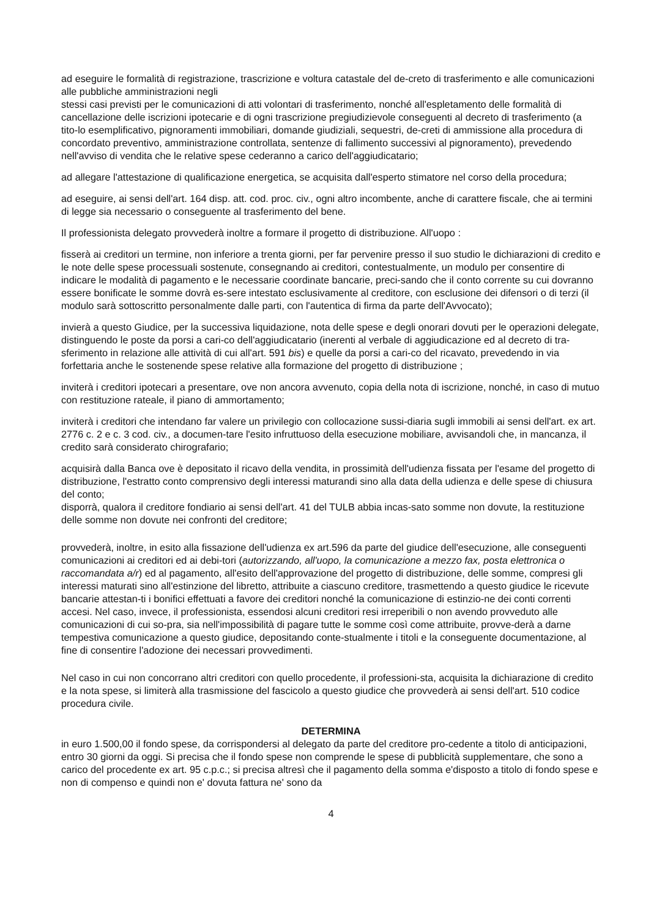ad eseguire le formalità di registrazione, trascrizione e voltura catastale del de-creto di trasferimento e alle comunicazioni alle pubbliche amministrazioni negli
stessi casi previsti per le comunicazioni di atti volontari di trasferimento, nonché all'espletamento delle formalità di cancellazione delle iscrizioni ipotecarie e di ogni trascrizione pregiudizievole conseguenti al decreto di trasferimento (a tito-lo esemplificativo, pignoramenti immobiliari, domande giudiziali, sequestri, de-creti di ammissione alla procedura di concordato preventivo, amministrazione controllata, sentenze di fallimento successivi al pignoramento), prevedendo nell'avviso di vendita che le relative spese cederanno a carico dell'aggiudicatario;
ad allegare l'attestazione di qualificazione energetica, se acquisita dall'esperto stimatore nel corso della procedura;
ad eseguire, ai sensi dell'art. 164 disp. att. cod. proc. civ., ogni altro incombente, anche di carattere fiscale, che ai termini di legge sia necessario o conseguente al trasferimento del bene.
Il professionista delegato provvederà inoltre a formare il progetto di distribuzione. All'uopo :
fisserà ai creditori un termine, non inferiore a trenta giorni, per far pervenire presso il suo studio le dichiarazioni di credito e le note delle spese processuali sostenute, consegnando ai creditori, contestualmente, un modulo per consentire di indicare le modalità di pagamento e le necessarie coordinate bancarie, preci-sando che il conto corrente su cui dovranno essere bonificate le somme dovrà es-sere intestato esclusivamente al creditore, con esclusione dei difensori o di terzi (il modulo sarà sottoscritto personalmente dalle parti, con l'autentica di firma da parte dell'Avvocato);
invierà a questo Giudice, per la successiva liquidazione, nota delle spese e degli onorari dovuti per le operazioni delegate, distinguendo le poste da porsi a cari-co dell'aggiudicatario (inerenti al verbale di aggiudicazione ed al decreto di tra-sferimento in relazione alle attività di cui all'art. 591 bis) e quelle da porsi a cari-co del ricavato, prevedendo in via forfettaria anche le sostenende spese relative alla formazione del progetto di distribuzione ;
inviterà i creditori ipotecari a presentare, ove non ancora avvenuto, copia della nota di iscrizione, nonché, in caso di mutuo con restituzione rateale, il piano di ammortamento;
inviterà i creditori che intendano far valere un privilegio con collocazione sussi-diaria sugli immobili ai sensi dell'art. ex art. 2776 c. 2 e c. 3 cod. civ., a documen-tare l'esito infruttuoso della esecuzione mobiliare, avvisandoli che, in mancanza, il credito sarà considerato chirografario;
acquisirà dalla Banca ove è depositato il ricavo della vendita, in prossimità dell'udienza fissata per l'esame del progetto di distribuzione, l'estratto conto comprensivo degli interessi maturandi sino alla data della udienza e delle spese di chiusura del conto;
disporrà, qualora il creditore fondiario ai sensi dell'art. 41 del TULB abbia incas-sato somme non dovute, la restituzione delle somme non dovute nei confronti del creditore;
provvederà, inoltre, in esito alla fissazione dell'udienza ex art.596 da parte del giudice dell'esecuzione, alle conseguenti comunicazioni ai creditori ed ai debi-tori (autorizzando, all'uopo, la comunicazione a mezzo fax, posta elettronica o raccomandata a/r) ed al pagamento, all'esito dell'approvazione del progetto di distribuzione, delle somme, compresi gli interessi maturati sino all'estinzione del libretto, attribuite a ciascuno creditore, trasmettendo a questo giudice le ricevute bancarie attestan-ti i bonifici effettuati a favore dei creditori nonché la comunicazione di estinzio-ne dei conti correnti accesi. Nel caso, invece, il professionista, essendosi alcuni creditori resi irreperibili o non avendo provveduto alle comunicazioni di cui so-pra, sia nell'impossibilità di pagare tutte le somme così come attribuite, provve-derà a darne tempestiva comunicazione a questo giudice, depositando conte-stualmente i titoli e la conseguente documentazione, al fine di consentire l'adozione dei necessari provvedimenti.
Nel caso in cui non concorrano altri creditori con quello procedente, il professioni-sta, acquisita la dichiarazione di credito e la nota spese, si limiterà alla trasmissione del fascicolo a questo giudice che provvederà ai sensi dell'art. 510 codice procedura civile.
DETERMINA
in euro 1.500,00 il fondo spese, da corrispondersi al delegato da parte del creditore pro-cedente a titolo di anticipazioni, entro 30 giorni da oggi. Si precisa che il fondo spese non comprende le spese di pubblicità supplementare, che sono a carico del procedente ex art. 95 c.p.c.; si precisa altresì che il pagamento della somma e'disposto a titolo di fondo spese e non di compenso e quindi non e' dovuta fattura ne' sono da
4